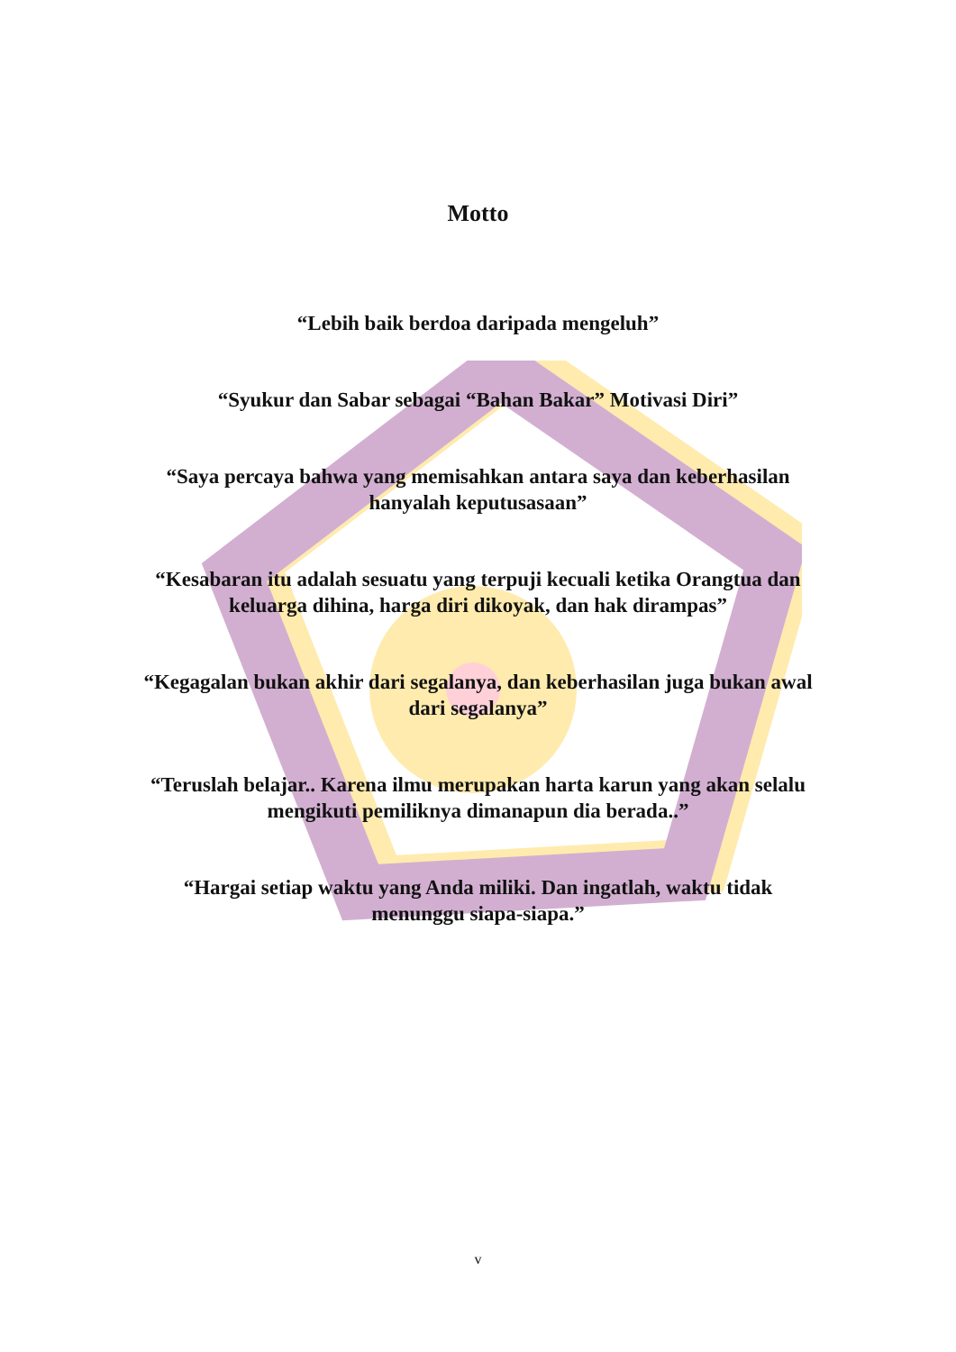Motto
“Lebih baik berdoa daripada mengeluh”
“Syukur dan Sabar sebagai “Bahan Bakar” Motivasi Diri”
“Saya percaya bahwa yang memisahkan antara saya dan keberhasilan hanyalah keputusasaan”
“Kesabaran itu adalah sesuatu yang terpuji kecuali ketika Orangtua dan keluarga dihina, harga diri dikoyak, dan hak dirampas”
“Kegagalan bukan akhir dari segalanya, dan keberhasilan juga bukan awal dari segalanya”
“Teruslah belajar.. Karena ilmu merupakan harta karun yang akan selalu mengikuti pemiliknya dimanapun dia berada..”
“Hargai setiap waktu yang Anda miliki. Dan ingatlah, waktu tidak menunggu siapa-siapa.”
v